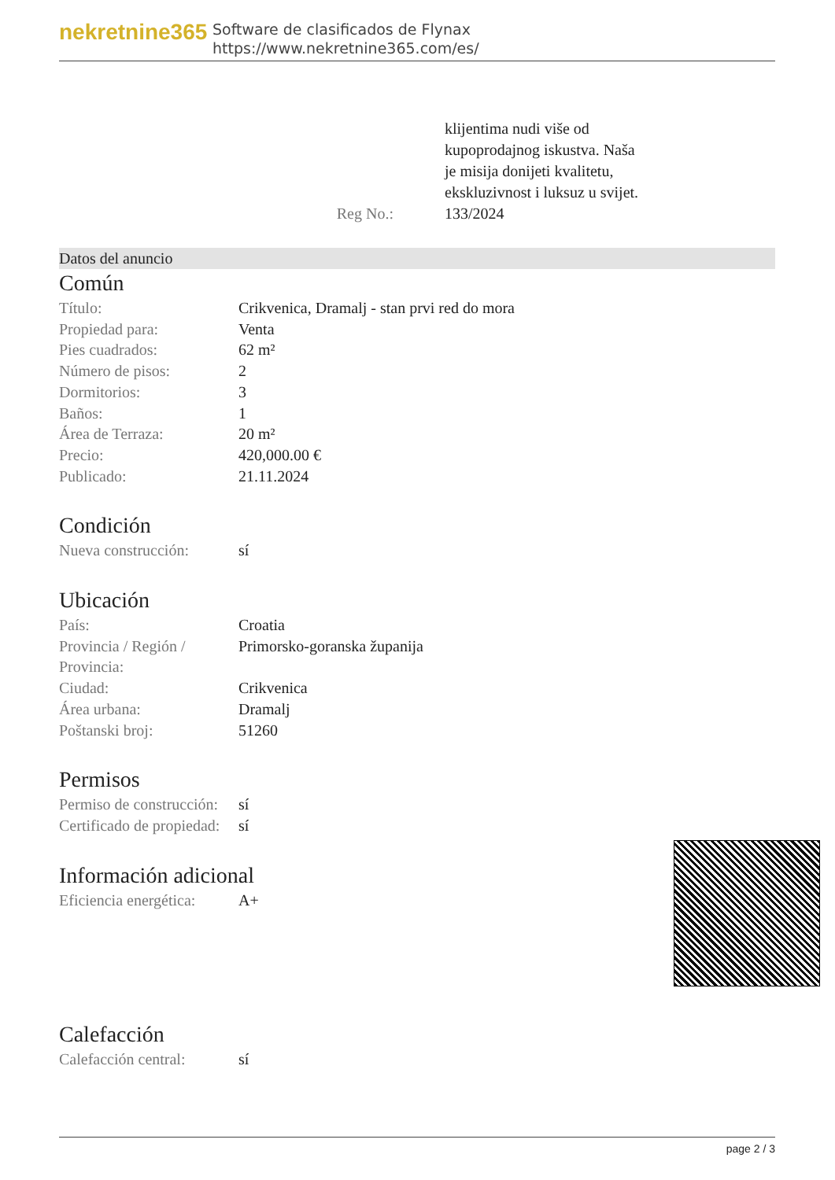nekretnine365
Software de clasificados de Flynax
https://www.nekretnine365.com/es/
Reg No.: klijentima nudi više od
kupoprodajnog iskustva. Naša
je misija donijeti kvalitetu,
ekskluzivnost i luksuz u svijet.
133/2024
Datos del anuncio
Común
| Título: | Crikvenica, Dramalj - stan prvi red do mora |
| Propiedad para: | Venta |
| Pies cuadrados: | 62 m² |
| Número de pisos: | 2 |
| Dormitorios: | 3 |
| Baños: | 1 |
| Área de Terraza: | 20 m² |
| Precio: | 420,000.00 € |
| Publicado: | 21.11.2024 |
Condición
| Nueva construcción: | sí |
Ubicación
| País: | Croatia |
| Provincia / Región / Provincia: | Primorsko-goranska županija |
| Ciudad: | Crikvenica |
| Área urbana: | Dramalj |
| Poštanski broj: | 51260 |
Permisos
| Permiso de construcción: | sí |
| Certificado de propiedad: | sí |
Información adicional
| Eficiencia energética: | A+ |
Calefacción
| Calefacción central: | sí |
page 2 / 3